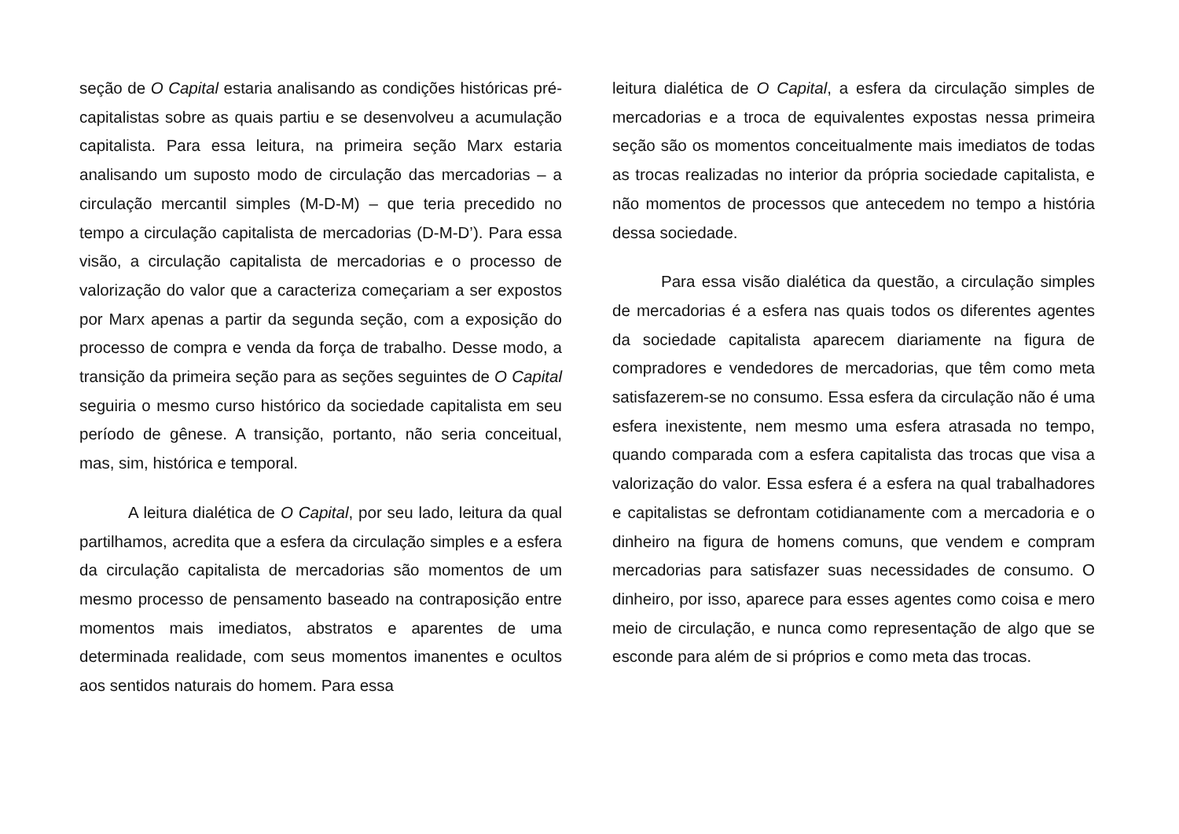seção de O Capital estaria analisando as condições históricas pré-capitalistas sobre as quais partiu e se desenvolveu a acumulação capitalista. Para essa leitura, na primeira seção Marx estaria analisando um suposto modo de circulação das mercadorias – a circulação mercantil simples (M-D-M) – que teria precedido no tempo a circulação capitalista de mercadorias (D-M-D’). Para essa visão, a circulação capitalista de mercadorias e o processo de valorização do valor que a caracteriza começariam a ser expostos por Marx apenas a partir da segunda seção, com a exposição do processo de compra e venda da força de trabalho. Desse modo, a transição da primeira seção para as seções seguintes de O Capital seguiria o mesmo curso histórico da sociedade capitalista em seu período de gênese. A transição, portanto, não seria conceitual, mas, sim, histórica e temporal.
A leitura dialética de O Capital, por seu lado, leitura da qual partilhamos, acredita que a esfera da circulação simples e a esfera da circulação capitalista de mercadorias são momentos de um mesmo processo de pensamento baseado na contraposição entre momentos mais imediatos, abstratos e aparentes de uma determinada realidade, com seus momentos imanentes e ocultos aos sentidos naturais do homem. Para essa
leitura dialética de O Capital, a esfera da circulação simples de mercadorias e a troca de equivalentes expostas nessa primeira seção são os momentos conceitualmente mais imediatos de todas as trocas realizadas no interior da própria sociedade capitalista, e não momentos de processos que antecedem no tempo a história dessa sociedade.
Para essa visão dialética da questão, a circulação simples de mercadorias é a esfera nas quais todos os diferentes agentes da sociedade capitalista aparecem diariamente na figura de compradores e vendedores de mercadorias, que têm como meta satisfazerem-se no consumo. Essa esfera da circulação não é uma esfera inexistente, nem mesmo uma esfera atrasada no tempo, quando comparada com a esfera capitalista das trocas que visa a valorização do valor. Essa esfera é a esfera na qual trabalhadores e capitalistas se defrontam cotidianamente com a mercadoria e o dinheiro na figura de homens comuns, que vendem e compram mercadorias para satisfazer suas necessidades de consumo. O dinheiro, por isso, aparece para esses agentes como coisa e mero meio de circulação, e nunca como representação de algo que se esconde para além de si próprios e como meta das trocas.